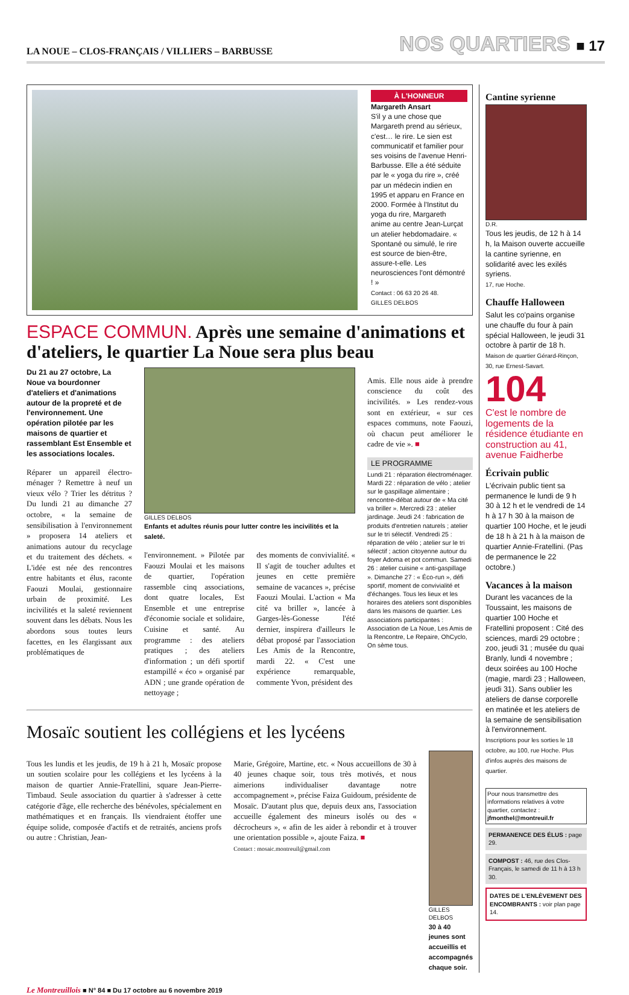LA NOUE – CLOS-FRANÇAIS / VILLIERS – BARBUSSE
NOS QUARTIERS ■ 17
À L'HONNEUR
Margareth Ansart
S'il y a une chose que Margareth prend au sérieux, c'est… le rire. Le sien est communicatif et familier pour ses voisins de l'avenue Henri-Barbusse. Elle a été séduite par le « yoga du rire », créé par un médecin indien en 1995 et apparu en France en 2000. Formée à l'Institut du yoga du rire, Margareth anime au centre Jean-Lurçat un atelier hebdomadaire. « Spontané ou simulé, le rire est source de bien-être, assure-t-elle. Les neurosciences l'ont démontré ! »
Contact : 06 63 20 26 48.
GILLES DELBOS
ESPACE COMMUN. Après une semaine d'animations et d'ateliers, le quartier La Noue sera plus beau
Du 21 au 27 octobre, La Noue va bourdonner d'ateliers et d'animations autour de la propreté et de l'environnement. Une opération pilotée par les maisons de quartier et rassemblant Est Ensemble et les associations locales.
Réparer un appareil électro-ménager ? Remettre à neuf un vieux vélo ? Trier les détritus ? Du lundi 21 au dimanche 27 octobre, « la semaine de sensibilisation à l'environnement » proposera 14 ateliers et animations autour du recyclage et du traitement des déchets. « L'idée est née des rencontres entre habitants et élus, raconte Faouzi Moulai, gestionnaire urbain de proximité. Les incivilités et la saleté reviennent souvent dans les débats. Nous les abordons sous toutes leurs facettes, en les élargissant aux problématiques de
GILLES DELBOS
Enfants et adultes réunis pour lutter contre les incivilités et la saleté.
l'environnement. » Pilotée par Faouzi Moulai et les maisons de quartier, l'opération rassemble cinq associations, dont quatre locales, Est Ensemble et une entreprise d'économie sociale et solidaire, Cuisine et santé. Au programme : des ateliers pratiques ; des ateliers d'information ; un défi sportif estampillé « éco » organisé par ADN ; une grande opération de nettoyage ;
des moments de convivialité. « Il s'agit de toucher adultes et jeunes en cette première semaine de vacances », précise Faouzi Moulai. L'action « Ma cité va briller », lancée à Garges-lès-Gonesse l'été dernier, inspirera d'ailleurs le débat proposé par l'association Les Amis de la Rencontre, mardi 22. « C'est une expérience remarquable, commente Yvon, président des
Amis. Elle nous aide à prendre conscience du coût des incivilités. » Les rendez-vous sont en extérieur, « sur ces espaces communs, note Faouzi, où chacun peut améliorer le cadre de vie ». ■
LE PROGRAMME
Lundi 21 : réparation électroménager. Mardi 22 : réparation de vélo ; atelier sur le gaspillage alimentaire ; rencontre-débat autour de « Ma cité va briller ». Mercredi 23 : atelier jardinage. Jeudi 24 : fabrication de produits d'entretien naturels ; atelier sur le tri sélectif. Vendredi 25 : réparation de vélo ; atelier sur le tri sélectif ; action citoyenne autour du foyer Adoma et pot commun. Samedi 26 : atelier cuisine « anti-gaspillage ». Dimanche 27 : « Éco-run », défi sportif, moment de convivialité et d'échanges. Tous les lieux et les horaires des ateliers sont disponibles dans les maisons de quartier. Les associations participantes : Association de La Noue, Les Amis de la Rencontre, Le Repaire, OhCyclo, On sème tous.
Mosaïc soutient les collégiens et les lycéens
Tous les lundis et les jeudis, de 19 h à 21 h, Mosaïc propose un soutien scolaire pour les collégiens et les lycéens à la maison de quartier Annie-Fratellini, square Jean-Pierre-Timbaud. Seule association du quartier à s'adresser à cette catégorie d'âge, elle recherche des bénévoles, spécialement en mathématiques et en français. Ils viendraient étoffer une équipe solide, composée d'actifs et de retraités, anciens profs ou autre : Christian, Jean-
Marie, Grégoire, Martine, etc. « Nous accueillons de 30 à 40 jeunes chaque soir, tous très motivés, et nous aimerions individualiser davantage notre accompagnement », précise Faiza Guidoum, présidente de Mosaïc. D'autant plus que, depuis deux ans, l'association accueille également des mineurs isolés ou des « décrocheurs », « afin de les aider à rebondir et à trouver une orientation possible », ajoute Faiza. ■
Contact : mosaic.montreuil@gmail.com
GILLES DELBOS
30 à 40 jeunes sont accueillis et accompagnés chaque soir.
Cantine syrienne
D.R.
Tous les jeudis, de 12 h à 14 h, la Maison ouverte accueille la cantine syrienne, en solidarité avec les exilés syriens.
17, rue Hoche.
Chauffe Halloween
Salut les co'pains organise une chauffe du four à pain spécial Halloween, le jeudi 31 octobre à partir de 18 h.
Maison de quartier Gérard-Rinçon, 30, rue Ernest-Savart.
104
C'est le nombre de logements de la résidence étudiante en construction au 41, avenue Faidherbe
Écrivain public
L'écrivain public tient sa permanence le lundi de 9 h 30 à 12 h et le vendredi de 14 h à 17 h 30 à la maison de quartier 100 Hoche, et le jeudi de 18 h à 21 h à la maison de quartier Annie-Fratellini. (Pas de permanence le 22 octobre.)
Vacances à la maison
Durant les vacances de la Toussaint, les maisons de quartier 100 Hoche et Fratellini proposent : Cité des sciences, mardi 29 octobre ; zoo, jeudi 31 ; musée du quai Branly, lundi 4 novembre ; deux soirées au 100 Hoche (magie, mardi 23 ; Halloween, jeudi 31). Sans oublier les ateliers de danse corporelle en matinée et les ateliers de la semaine de sensibilisation à l'environnement.
Inscriptions pour les sorties le 18 octobre, au 100, rue Hoche. Plus d'infos auprès des maisons de quartier.
Pour nous transmettre des informations relatives à votre quartier, contactez : jfmonthel@montreuil.fr
PERMANENCE DES ÉLUS : page 29.
COMPOST : 46, rue des Clos-Français, le samedi de 11 h à 13 h 30.
DATES DE L'ENLÈVEMENT DES ENCOMBRANTS : voir plan page 14.
Le Montreuillois ■ N° 84 ■ Du 17 octobre au 6 novembre 2019